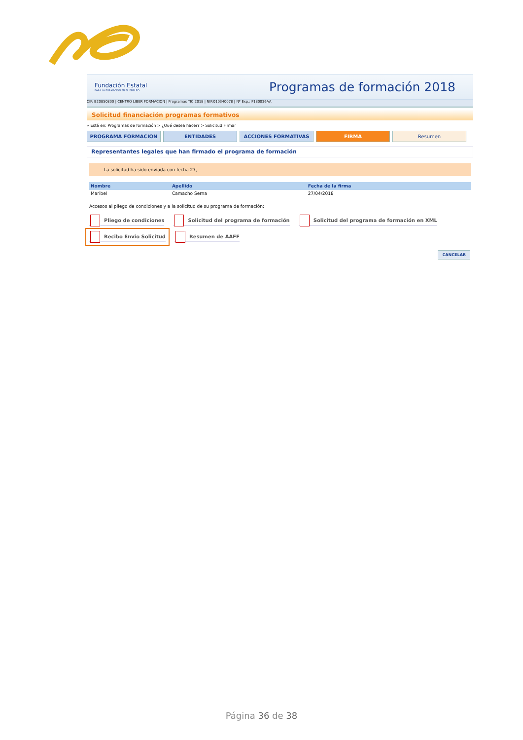Fundación Estatal
PARA LA FORMACIÓN EN EL EMPLEO
Programas de formación 2018
CIF: B20850800 | CENTRO LIBER FORMACIÓN | Programas TIC 2018 | NIF:010340078 | Nº Exp.: F180036AA
Solicitud financiación programas formativos
» Está en: Programas de formación > ¿Qué desea hacer? > Solicitud Firmar
PROGRAMA FORMACION ENTIDADES ACCIONES FORMATIVAS FIRMA Resumen
Representantes legales que han firmado el programa de formación
La solicitud ha sido enviada con fecha 27,
| Nombre | Apellido | Fecha de la firma |
| --- | --- | --- |
| Maribel | Camacho Serna | 27/04/2018 |
Accesos al pliego de condiciones y a la solicitud de su programa de formación:
Pliego de condiciones Solicitud del programa de formación Solicitud del programa de formación en XML Recibo Envio Solicitud Resumen de AAFF
CANCELAR
Página 36 de 38